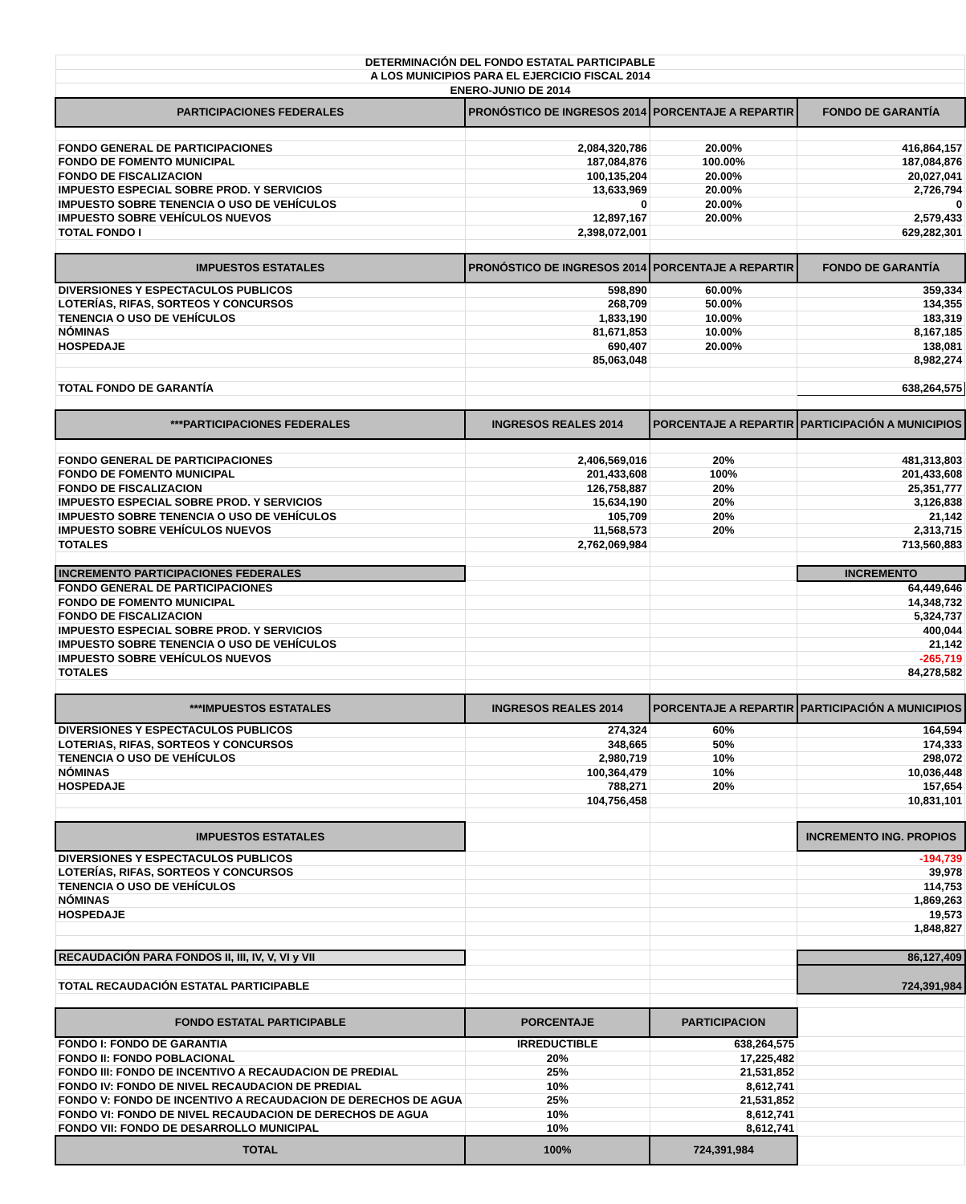| DETERMINACIÓN DEL FONDO ESTATAL PARTICIPABLE | | | |
| A LOS MUNICIPIOS PARA EL EJERCICIO FISCAL 2014 | | | |
| ENERO-JUNIO DE 2014 | | | |
| PARTICIPACIONES FEDERALES | PRONÓSTICO DE INGRESOS 2014 | PORCENTAJE A REPARTIR | FONDO DE GARANTÍA |
| FONDO GENERAL DE PARTICIPACIONES | 2,084,320,786 | 20.00% | 416,864,157 |
| FONDO DE FOMENTO MUNICIPAL | 187,084,876 | 100.00% | 187,084,876 |
| FONDO DE FISCALIZACION | 100,135,204 | 20.00% | 20,027,041 |
| IMPUESTO ESPECIAL SOBRE PROD. Y SERVICIOS | 13,633,969 | 20.00% | 2,726,794 |
| IMPUESTO SOBRE TENENCIA O USO DE VEHÍCULOS | 0 | 20.00% | 0 |
| IMPUESTO SOBRE VEHÍCULOS NUEVOS | 12,897,167 | 20.00% | 2,579,433 |
| TOTAL FONDO I | 2,398,072,001 | | 629,282,301 |
| IMPUESTOS ESTATALES | PRONÓSTICO DE INGRESOS 2014 | PORCENTAJE A REPARTIR | FONDO DE GARANTÍA |
| DIVERSIONES Y ESPECTACULOS PUBLICOS | 598,890 | 60.00% | 359,334 |
| LOTERÍAS, RIFAS, SORTEOS Y CONCURSOS | 268,709 | 50.00% | 134,355 |
| TENENCIA O USO DE VEHÍCULOS | 1,833,190 | 10.00% | 183,319 |
| NÓMINAS | 81,671,853 | 10.00% | 8,167,185 |
| HOSPEDAJE | 690,407 | 20.00% | 138,081 |
| | 85,063,048 | | 8,982,274 |
| TOTAL FONDO DE GARANTÍA | | | 638,264,575 |
| ***PARTICIPACIONES FEDERALES | INGRESOS REALES 2014 | PORCENTAJE A REPARTIR | PARTICIPACIÓN A MUNICIPIOS |
| FONDO GENERAL DE PARTICIPACIONES | 2,406,569,016 | 20% | 481,313,803 |
| FONDO DE FOMENTO MUNICIPAL | 201,433,608 | 100% | 201,433,608 |
| FONDO DE FISCALIZACION | 126,758,887 | 20% | 25,351,777 |
| IMPUESTO ESPECIAL SOBRE PROD. Y SERVICIOS | 15,634,190 | 20% | 3,126,838 |
| IMPUESTO SOBRE TENENCIA O USO DE VEHÍCULOS | 105,709 | 20% | 21,142 |
| IMPUESTO SOBRE VEHÍCULOS NUEVOS | 11,568,573 | 20% | 2,313,715 |
| TOTALES | 2,762,069,984 | | 713,560,883 |
| INCREMENTO PARTICIPACIONES FEDERALES | | | INCREMENTO |
| FONDO GENERAL DE PARTICIPACIONES | | | 64,449,646 |
| FONDO DE FOMENTO MUNICIPAL | | | 14,348,732 |
| FONDO DE FISCALIZACION | | | 5,324,737 |
| IMPUESTO ESPECIAL SOBRE PROD. Y SERVICIOS | | | 400,044 |
| IMPUESTO SOBRE TENENCIA O USO DE VEHÍCULOS | | | 21,142 |
| IMPUESTO SOBRE VEHÍCULOS NUEVOS | | | -265,719 |
| TOTALES | | | 84,278,582 |
| ***IMPUESTOS ESTATALES | INGRESOS REALES 2014 | PORCENTAJE A REPARTIR | PARTICIPACIÓN A MUNICIPIOS |
| DIVERSIONES Y ESPECTACULOS PUBLICOS | 274,324 | 60% | 164,594 |
| LOTERIAS, RIFAS, SORTEOS Y CONCURSOS | 348,665 | 50% | 174,333 |
| TENENCIA O USO DE VEHÍCULOS | 2,980,719 | 10% | 298,072 |
| NÓMINAS | 100,364,479 | 10% | 10,036,448 |
| HOSPEDAJE | 788,271 | 20% | 157,654 |
| | 104,756,458 | | 10,831,101 |
| IMPUESTOS ESTATALES | | | INCREMENTO ING. PROPIOS |
| DIVERSIONES Y ESPECTACULOS PUBLICOS | | | -194,739 |
| LOTERÍAS, RIFAS, SORTEOS Y CONCURSOS | | | 39,978 |
| TENENCIA O USO DE VEHÍCULOS | | | 114,753 |
| NÓMINAS | | | 1,869,263 |
| HOSPEDAJE | | | 19,573 |
| | | | 1,848,827 |
| RECAUDACIÓN PARA FONDOS II, III, IV, V, VI y VII | | | 86,127,409 |
| TOTAL RECAUDACIÓN ESTATAL PARTICIPABLE | | | 724,391,984 |
| FONDO ESTATAL PARTICIPABLE | PORCENTAJE | PARTICIPACION | |
| FONDO I: FONDO DE GARANTIA | IRREDUCTIBLE | 638,264,575 | |
| FONDO II: FONDO POBLACIONAL | 20% | 17,225,482 | |
| FONDO III: FONDO DE INCENTIVO A RECAUDACION DE PREDIAL | 25% | 21,531,852 | |
| FONDO IV: FONDO DE NIVEL RECAUDACION DE PREDIAL | 10% | 8,612,741 | |
| FONDO V: FONDO DE INCENTIVO A RECAUDACION DE DERECHOS DE AGUA | 25% | 21,531,852 | |
| FONDO VI: FONDO DE NIVEL RECAUDACION DE DERECHOS DE AGUA | 10% | 8,612,741 | |
| FONDO VII: FONDO DE DESARROLLO MUNICIPAL | 10% | 8,612,741 | |
| TOTAL | 100% | 724,391,984 | |